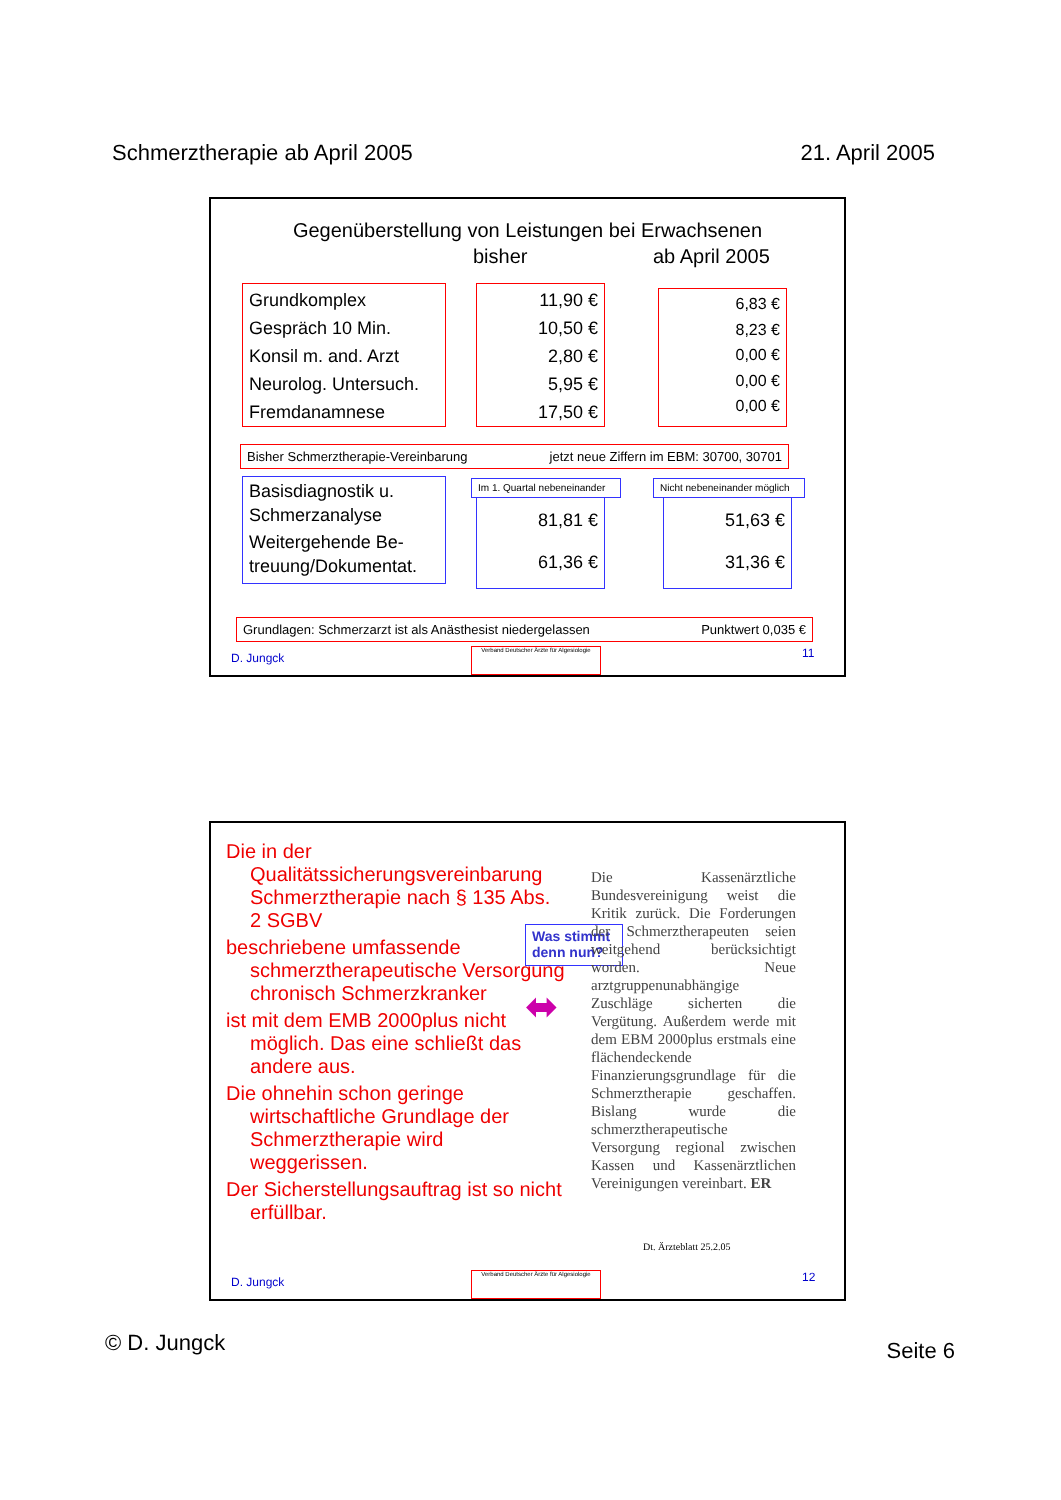Schmerztherapie ab April 2005 21. April 2005
Gegenüberstellung von Leistungen bei Erwachsenen
bisher ab April 2005
Grundkomplex
Gespräch 10 Min.
Konsil m. and. Arzt
Neurolog. Untersuch.
Fremdanamnese
11,90 €
10,50 €
2,80 €
5,95 €
17,50 €
6,83 €
8,23 €
0,00 €
0,00 €
0,00 €
Bisher Schmerztherapie-Vereinbarung jetzt neue Ziffern im EBM: 30700, 30701
Basisdiagnostik u. Schmerzanalyse
Weitergehende Be-treuung/Dokumentat.
81,81 €
61,36 €
Im 1. Quartal nebeneinander
51,63 €
31,36 €
Nicht nebeneinander möglich
Grundlagen: Schmerzarzt ist als Anästhesist niedergelassen Punktwert 0,035 €
D. Jungck
Verband Deutscher Ärzte für Algesiologie
11
Die in der Qualitätssicherungsvereinbarung Schmerztherapie nach § 135 Abs. 2 SGBV
beschriebene umfassende schmerztherapeutische Versorgung chronisch Schmerzkranker
ist mit dem EMB 2000plus nicht möglich. Das eine schließt das andere aus.
Die ohnehin schon geringe wirtschaftliche Grundlage der Schmerztherapie wird weggerissen.
Der Sicherstellungsauftrag ist so nicht erfüllbar.
Was stimmt denn nun?
⬌
Die Kassenärztliche Bundesvereinigung weist die Kritik zurück. Die Forderungen der Schmerztherapeuten seien weitgehend berücksichtigt worden. Neue arztgruppenunabhängige Zuschläge sicherten die Vergütung. Außerdem werde mit dem EBM 2000plus erstmals eine flächendeckende Finanzierungsgrundlage für die Schmerztherapie geschaffen. Bislang wurde die schmerztherapeutische Versorgung regional zwischen Kassen und Kassenärztlichen Vereinigungen vereinbart. ER
Dt. Ärzteblatt 25.2.05
D. Jungck
Verband Deutscher Ärzte für Algesiologie
12
© D. Jungck Seite 6